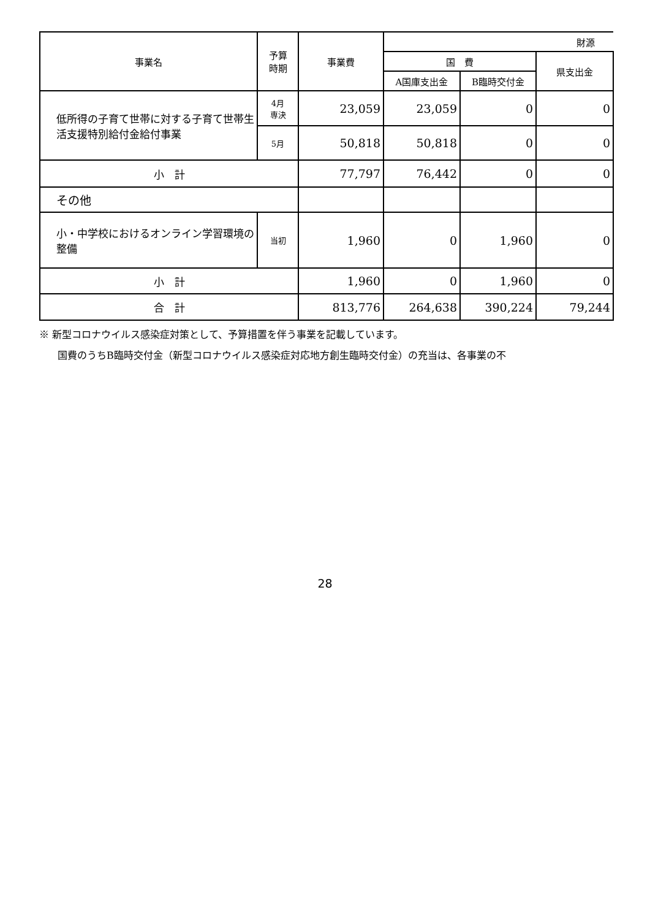| 事業名 | 予算 時期 | 事業費 | 財源 | | |
| --- | --- | --- | --- | --- | --- |
| | | | 国 費 | | 県支出金 |
| | | | A国庫支出金 | B臨時交付金 | |
| 低所得の子育て世帯に対する子育て世帯生活支援特別給付金給付事業 | 4月 専決 | 23,059 | 23,059 | 0 | 0 |
| | 5月 | 50,818 | 50,818 | 0 | 0 |
| 小 計 | | 77,797 | 76,442 | 0 | 0 |
| その他 | | | | | |
| 小・中学校におけるオンライン学習環境の整備 | 当初 | 1,960 | 0 | 1,960 | 0 |
| 小 計 | | 1,960 | 0 | 1,960 | 0 |
| 合 計 | | 813,776 | 264,638 | 390,224 | 79,244 |
※ 新型コロナウイルス感染症対策として、予算措置を伴う事業を記載しています。
国費のうちB臨時交付金（新型コロナウイルス感染症対応地方創生臨時交付金）の充当は、各事業の不
28